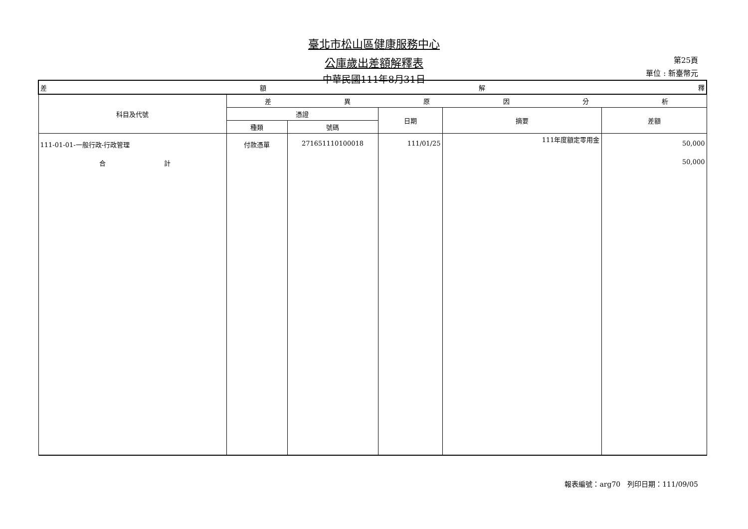臺北市松山區健康服務中心
公庫歲出差額解釋表
中華民國111年8月31日
第25頁
單位 : 新臺幣元
| 差 額 解 釋 | | | | | |
| --- | --- | --- | --- | --- | --- |
| 科目及代號 | 差 異 原 因 分 析 | | | | |
| | 憑證 | | 日期 | 摘要 | 差額 |
| | 種類 | 號碼 | | | |
| 111-01-01-一般行政-行政管理 | 付款憑單 | 271651110100018 | 111/01/25 | 111年度額定零用金 | 50,000 |
| 合 計 | | | | | 50,000 |
報表編號：arg70　列印日期：111/09/05